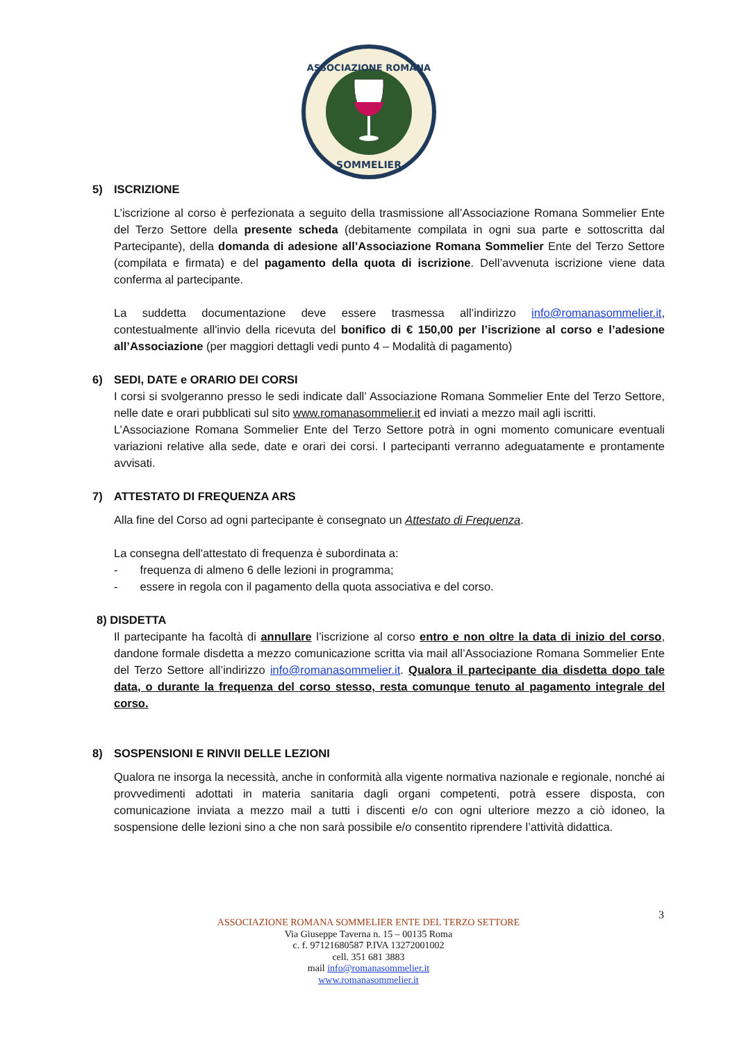ASSOCIAZIONE ROMANA
SOMMELIER
5) ISCRIZIONE
L’iscrizione al corso è perfezionata a seguito della trasmissione all’Associazione Romana Sommelier Ente del Terzo Settore della presente scheda (debitamente compilata in ogni sua parte e sottoscritta dal Partecipante), della domanda di adesione all’Associazione Romana Sommelier Ente del Terzo Settore (compilata e firmata) e del pagamento della quota di iscrizione. Dell’avvenuta iscrizione viene data conferma al partecipante.
La suddetta documentazione deve essere trasmessa all’indirizzo info@romanasommelier.it, contestualmente all'invio della ricevuta del bonifico di € 150,00 per l’iscrizione al corso e l’adesione all’Associazione (per maggiori dettagli vedi punto 4 – Modalità di pagamento)
6) SEDI, DATE e ORARIO DEI CORSI
I corsi si svolgeranno presso le sedi indicate dall’ Associazione Romana Sommelier Ente del Terzo Settore, nelle date e orari pubblicati sul sito www.romanasommelier.it ed inviati a mezzo mail agli iscritti.
L’Associazione Romana Sommelier Ente del Terzo Settore potrà in ogni momento comunicare eventuali variazioni relative alla sede, date e orari dei corsi. I partecipanti verranno adeguatamente e prontamente avvisati.
7) ATTESTATO DI FREQUENZA ARS
Alla fine del Corso ad ogni partecipante è consegnato un Attestato di Frequenza.
La consegna dell'attestato di frequenza è subordinata a:
- frequenza di almeno 6 delle lezioni in programma;
- essere in regola con il pagamento della quota associativa e del corso.
8) DISDETTA
Il partecipante ha facoltà di annullare l’iscrizione al corso entro e non oltre la data di inizio del corso, dandone formale disdetta a mezzo comunicazione scritta via mail all’Associazione Romana Sommelier Ente del Terzo Settore all’indirizzo info@romanasommelier.it. Qualora il partecipante dia disdetta dopo tale data, o durante la frequenza del corso stesso, resta comunque tenuto al pagamento integrale del corso.
8) SOSPENSIONI E RINVII DELLE LEZIONI
Qualora ne insorga la necessità, anche in conformità alla vigente normativa nazionale e regionale, nonché ai provvedimenti adottati in materia sanitaria dagli organi competenti, potrà essere disposta, con comunicazione inviata a mezzo mail a tutti i discenti e/o con ogni ulteriore mezzo a ciò idoneo, la sospensione delle lezioni sino a che non sarà possibile e/o consentito riprendere l’attività didattica.
3
ASSOCIAZIONE ROMANA SOMMELIER ENTE DEL TERZO SETTORE
Via Giuseppe Taverna n. 15 – 00135 Roma
c. f. 97121680587 P.IVA 13272001002
cell. 351 681 3883
mail info@romanasommelier.it
www.romanasommelier.it